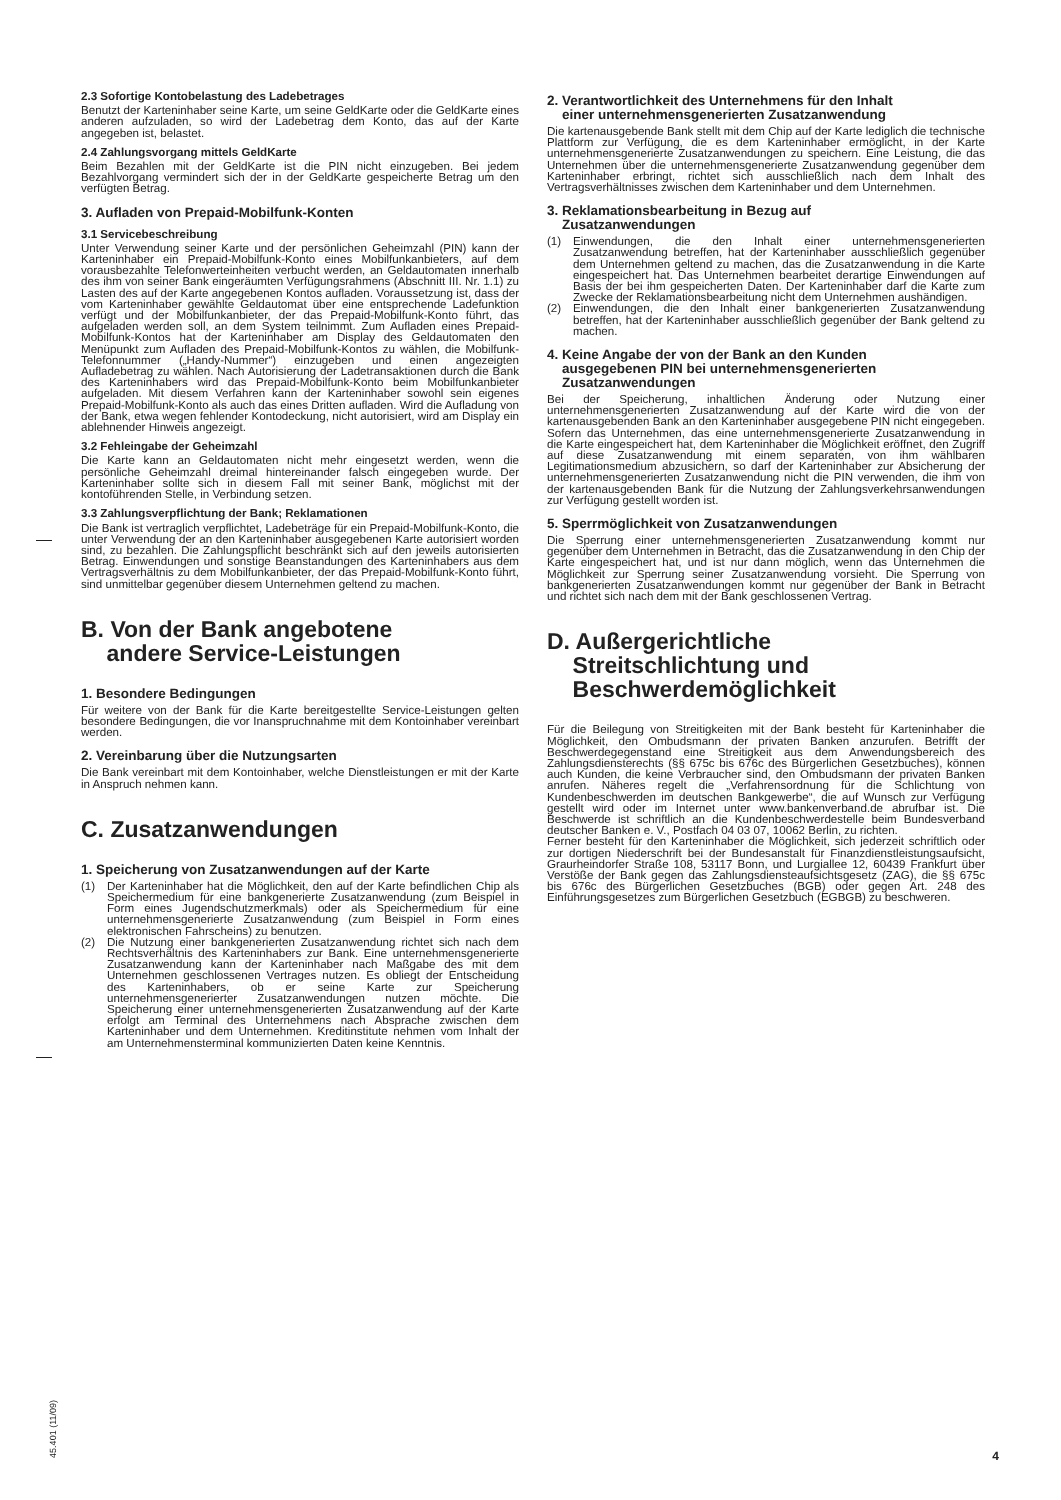2.3 Sofortige Kontobelastung des Ladebetrages
Benutzt der Karteninhaber seine Karte, um seine GeldKarte oder die GeldKarte eines anderen aufzuladen, so wird der Ladebetrag dem Konto, das auf der Karte angegeben ist, belastet.
2.4 Zahlungsvorgang mittels GeldKarte
Beim Bezahlen mit der GeldKarte ist die PIN nicht einzugeben. Bei jedem Bezahlvorgang vermindert sich der in der GeldKarte gespeicherte Betrag um den verfügten Betrag.
3. Aufladen von Prepaid-Mobilfunk-Konten
3.1 Servicebeschreibung
Unter Verwendung seiner Karte und der persönlichen Geheimzahl (PIN) kann der Karteninhaber ein Prepaid-Mobilfunk-Konto eines Mobilfunkanbieters, auf dem vorausbezahlte Telefonwerteinheiten verbucht werden, an Geldautomaten innerhalb des ihm von seiner Bank eingeräumten Verfügungsrahmens (Abschnitt III. Nr. 1.1) zu Lasten des auf der Karte angegebenen Kontos aufladen. Voraussetzung ist, dass der vom Karteninhaber gewählte Geldautomat über eine entsprechende Ladefunktion verfügt und der Mobilfunkanbieter, der das Prepaid-Mobilfunk-Konto führt, das aufgeladen werden soll, an dem System teilnimmt. Zum Aufladen eines Prepaid-Mobilfunk-Kontos hat der Karteninhaber am Display des Geldautomaten den Menüpunkt zum Aufladen des Prepaid-Mobilfunk-Kontos zu wählen, die Mobilfunk-Telefonnummer („Handy-Nummer“) einzugeben und einen angezeigten Aufladebetrag zu wählen. Nach Autorisierung der Ladetransaktionen durch die Bank des Karteninhabers wird das Prepaid-Mobilfunk-Konto beim Mobilfunkanbieter aufgeladen. Mit diesem Verfahren kann der Karteninhaber sowohl sein eigenes Prepaid-Mobilfunk-Konto als auch das eines Dritten aufladen. Wird die Aufladung von der Bank, etwa wegen fehlender Kontodeckung, nicht autorisiert, wird am Display ein ablehnender Hinweis angezeigt.
3.2 Fehleingabe der Geheimzahl
Die Karte kann an Geldautomaten nicht mehr eingesetzt werden, wenn die persönliche Geheimzahl dreimal hintereinander falsch eingegeben wurde. Der Karteninhaber sollte sich in diesem Fall mit seiner Bank, möglichst mit der kontoführenden Stelle, in Verbindung setzen.
3.3 Zahlungsverpflichtung der Bank; Reklamationen
Die Bank ist vertraglich verpflichtet, Ladebeträge für ein Prepaid-Mobilfunk-Konto, die unter Verwendung der an den Karteninhaber ausgegebenen Karte autorisiert worden sind, zu bezahlen. Die Zahlungspflicht beschränkt sich auf den jeweils autorisierten Betrag. Einwendungen und sonstige Beanstandungen des Karteninhabers aus dem Vertragsverhältnis zu dem Mobilfunkanbieter, der das Prepaid-Mobilfunk-Konto führt, sind unmittelbar gegenüber diesem Unternehmen geltend zu machen.
B. Von der Bank angebotene
andere Service-Leistungen
1. Besondere Bedingungen
Für weitere von der Bank für die Karte bereitgestellte Service-Leistungen gelten besondere Bedingungen, die vor Inanspruchnahme mit dem Kontoinhaber vereinbart werden.
2. Vereinbarung über die Nutzungsarten
Die Bank vereinbart mit dem Kontoinhaber, welche Dienstleistungen er mit der Karte in Anspruch nehmen kann.
C. Zusatzanwendungen
1. Speicherung von Zusatzanwendungen auf der Karte
(1) Der Karteninhaber hat die Möglichkeit, den auf der Karte befindlichen Chip als Speichermedium für eine bankgenerierte Zusatzanwendung (zum Beispiel in Form eines Jugendschutzmerkmals) oder als Speichermedium für eine unternehmensgenerierte Zusatzanwendung (zum Beispiel in Form eines elektronischen Fahrscheins) zu benutzen.
(2) Die Nutzung einer bankgenerierten Zusatzanwendung richtet sich nach dem Rechtsverhältnis des Karteninhabers zur Bank. Eine unternehmensgenerierte Zusatzanwendung kann der Karteninhaber nach Maßgabe des mit dem Unternehmen geschlossenen Vertrages nutzen. Es obliegt der Entscheidung des Karteninhabers, ob er seine Karte zur Speicherung unternehmensgenerierter Zusatzanwendungen nutzen möchte. Die Speicherung einer unternehmensgenerierten Zusatzanwendung auf der Karte erfolgt am Terminal des Unternehmens nach Absprache zwischen dem Karteninhaber und dem Unternehmen. Kreditinstitute nehmen vom Inhalt der am Unternehmensterminal kommunizierten Daten keine Kenntnis.
2. Verantwortlichkeit des Unternehmens für den Inhalt
einer unternehmensgenerierten Zusatzanwendung
Die kartenausgebende Bank stellt mit dem Chip auf der Karte lediglich die technische Plattform zur Verfügung, die es dem Karteninhaber ermöglicht, in der Karte unternehmensgenerierte Zusatzanwendungen zu speichern. Eine Leistung, die das Unternehmen über die unternehmensgenerierte Zusatzanwendung gegenüber dem Karteninhaber erbringt, richtet sich ausschließlich nach dem Inhalt des Vertragsverhältnisses zwischen dem Karteninhaber und dem Unternehmen.
3. Reklamationsbearbeitung in Bezug auf
Zusatzanwendungen
(1) Einwendungen, die den Inhalt einer unternehmensgenerierten Zusatzanwendung betreffen, hat der Karteninhaber ausschließlich gegenüber dem Unternehmen geltend zu machen, das die Zusatzanwendung in die Karte eingespeichert hat. Das Unternehmen bearbeitet derartige Einwendungen auf Basis der bei ihm gespeicherten Daten. Der Karteninhaber darf die Karte zum Zwecke der Reklamationsbearbeitung nicht dem Unternehmen aushändigen.
(2) Einwendungen, die den Inhalt einer bankgenerierten Zusatzanwendung betreffen, hat der Karteninhaber ausschließlich gegenüber der Bank geltend zu machen.
4. Keine Angabe der von der Bank an den Kunden
ausgegebenen PIN bei unternehmensgenerierten
Zusatzanwendungen
Bei der Speicherung, inhaltlichen Änderung oder Nutzung einer unternehmensgenerierten Zusatzanwendung auf der Karte wird die von der kartenausgebenden Bank an den Karteninhaber ausgegebene PIN nicht eingegeben. Sofern das Unternehmen, das eine unternehmensgenerierte Zusatzanwendung in die Karte eingespeichert hat, dem Karteninhaber die Möglichkeit eröffnet, den Zugriff auf diese Zusatzanwendung mit einem separaten, von ihm wählbaren Legitimationsmedium abzusichern, so darf der Karteninhaber zur Absicherung der unternehmensgenerierten Zusatzanwendung nicht die PIN verwenden, die ihm von der kartenausgebenden Bank für die Nutzung der Zahlungsverkehrsanwendungen zur Verfügung gestellt worden ist.
5. Sperrmöglichkeit von Zusatzanwendungen
Die Sperrung einer unternehmensgenerierten Zusatzanwendung kommt nur gegenüber dem Unternehmen in Betracht, das die Zusatzanwendung in den Chip der Karte eingespeichert hat, und ist nur dann möglich, wenn das Unternehmen die Möglichkeit zur Sperrung seiner Zusatzanwendung vorsieht. Die Sperrung von bankgenerierten Zusatzanwendungen kommt nur gegenüber der Bank in Betracht und richtet sich nach dem mit der Bank geschlossenen Vertrag.
D. Außergerichtliche
Streitschlichtung und
Beschwerdemöglichkeit
Für die Beilegung von Streitigkeiten mit der Bank besteht für Karteninhaber die Möglichkeit, den Ombudsmann der privaten Banken anzurufen. Betrifft der Beschwerdegegenstand eine Streitigkeit aus dem Anwendungsbereich des Zahlungsdiensterechts (§§ 675c bis 676c des Bürgerlichen Gesetzbuches), können auch Kunden, die keine Verbraucher sind, den Ombudsmann der privaten Banken anrufen. Näheres regelt die „Verfahrensordnung für die Schlichtung von Kundenbeschwerden im deutschen Bankgewerbe“, die auf Wunsch zur Verfügung gestellt wird oder im Internet unter www.bankenverband.de abrufbar ist. Die Beschwerde ist schriftlich an die Kundenbeschwerdestelle beim Bundesverband deutscher Banken e. V., Postfach 04 03 07, 10062 Berlin, zu richten.
Ferner besteht für den Karteninhaber die Möglichkeit, sich jederzeit schriftlich oder zur dortigen Niederschrift bei der Bundesanstalt für Finanzdienstleistungsaufsicht, Graurheindorfer Straße 108, 53117 Bonn, und Lurgiallee 12, 60439 Frankfurt über Verstöße der Bank gegen das Zahlungsdiensteaufsichtsgesetz (ZAG), die §§ 675c bis 676c des Bürgerlichen Gesetzbuches (BGB) oder gegen Art. 248 des Einführungsgesetzes zum Bürgerlichen Gesetzbuch (EGBGB) zu beschweren.
45.401 (11/09)
4